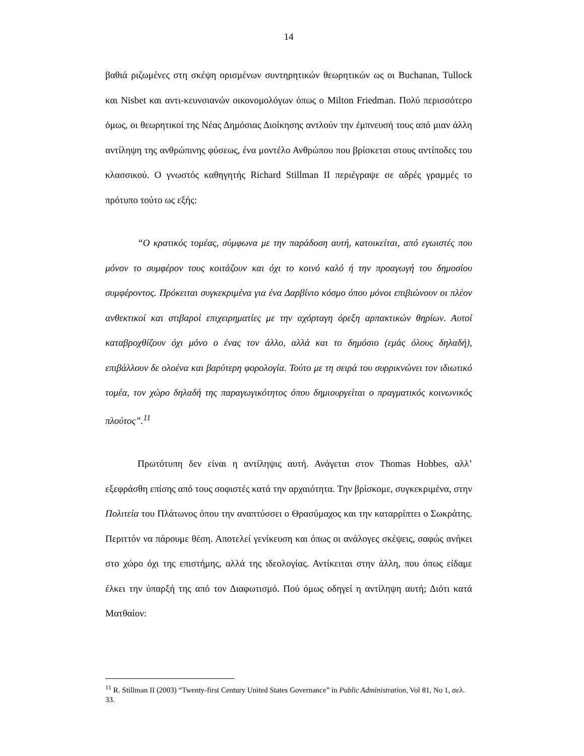14
βαθιά ριζωμένες στη σκέψη ορισμένων συντηρητικών θεωρητικών ως οι Buchanan, Tullock και Nisbet και αντι-κευνσιανών οικονομολόγων όπως ο Milton Friedman. Πολύ περισσότερο όμως, οι θεωρητικοί της Νέας Δημόσιας Διοίκησης αντλούν την έμπνευσή τους από μιαν άλλη αντίληψη της ανθρώπινης φύσεως, ένα μοντέλο Ανθρώπου που βρίσκεται στους αντίποδες του κλασσικού. Ο γνωστός καθηγητής Richard Stillman II περιέγραψε σε αδρές γραμμές το πρότυπο τούτο ως εξής:
“Ο κρατικός τομέας, σύμφωνα με την παράδοση αυτή, κατοικείται, από εγωιστές που μόνον το συμφέρον τους κοιτάζουν και όχι το κοινό καλό ή την προαγωγή του δημοσίου συμφέροντος. Πρόκειται συγκεκριμένα για ένα Δαρβίνιο κόσμο όπου μόνοι επιβιώνουν οι πλέον ανθεκτικοί και στιβαροί επιχειρηματίες με την αχόρταγη όρεξη αρπακτικών θηρίων. Αυτοί καταβροχθίζουν όχι μόνο ο ένας τον άλλο, αλλά και το δημόσιο (εμάς όλους δηλαδή), επιβάλλουν δε ολοένα και βαρύτερη φορολογία. Τούτο με τη σειρά του συρρικνώνει τον ιδιωτικό τομέα, τον χώρο δηλαδή της παραγωγικότητος όπου δημιουργείται ο πραγματικός κοινωνικός πλούτος”.<sup>11</sup>
Πρωτότυπη δεν είναι η αντίληψις αυτή. Ανάγεται στον Thomas Hobbes, αλλ’ εξεφράσθη επίσης από τους σοφιστές κατά την αρχαιότητα. Την βρίσκομε, συγκεκριμένα, στην Πολιτεία του Πλάτωνος όπου την αναπτύσσει ο Θρασύμαχος και την καταρρίπτει ο Σωκράτης. Περιττόν να πάρουμε θέση. Αποτελεί γενίκευση και όπως οι ανάλογες σκέψεις, σαφώς ανήκει στο χώρο όχι της επιστήμης, αλλά της ιδεολογίας. Αντίκειται στην άλλη, που όπως είδαμε έλκει την ύπαρξή της από τον Διαφωτισμό. Πού όμως οδηγεί η αντίληψη αυτή; Διότι κατά Ματθαίον:
<sup>11</sup> R. Stillman II (2003) “Twenty-first Century United States Governance” in Public Administration, Vol 81, No 1, σελ. 33.